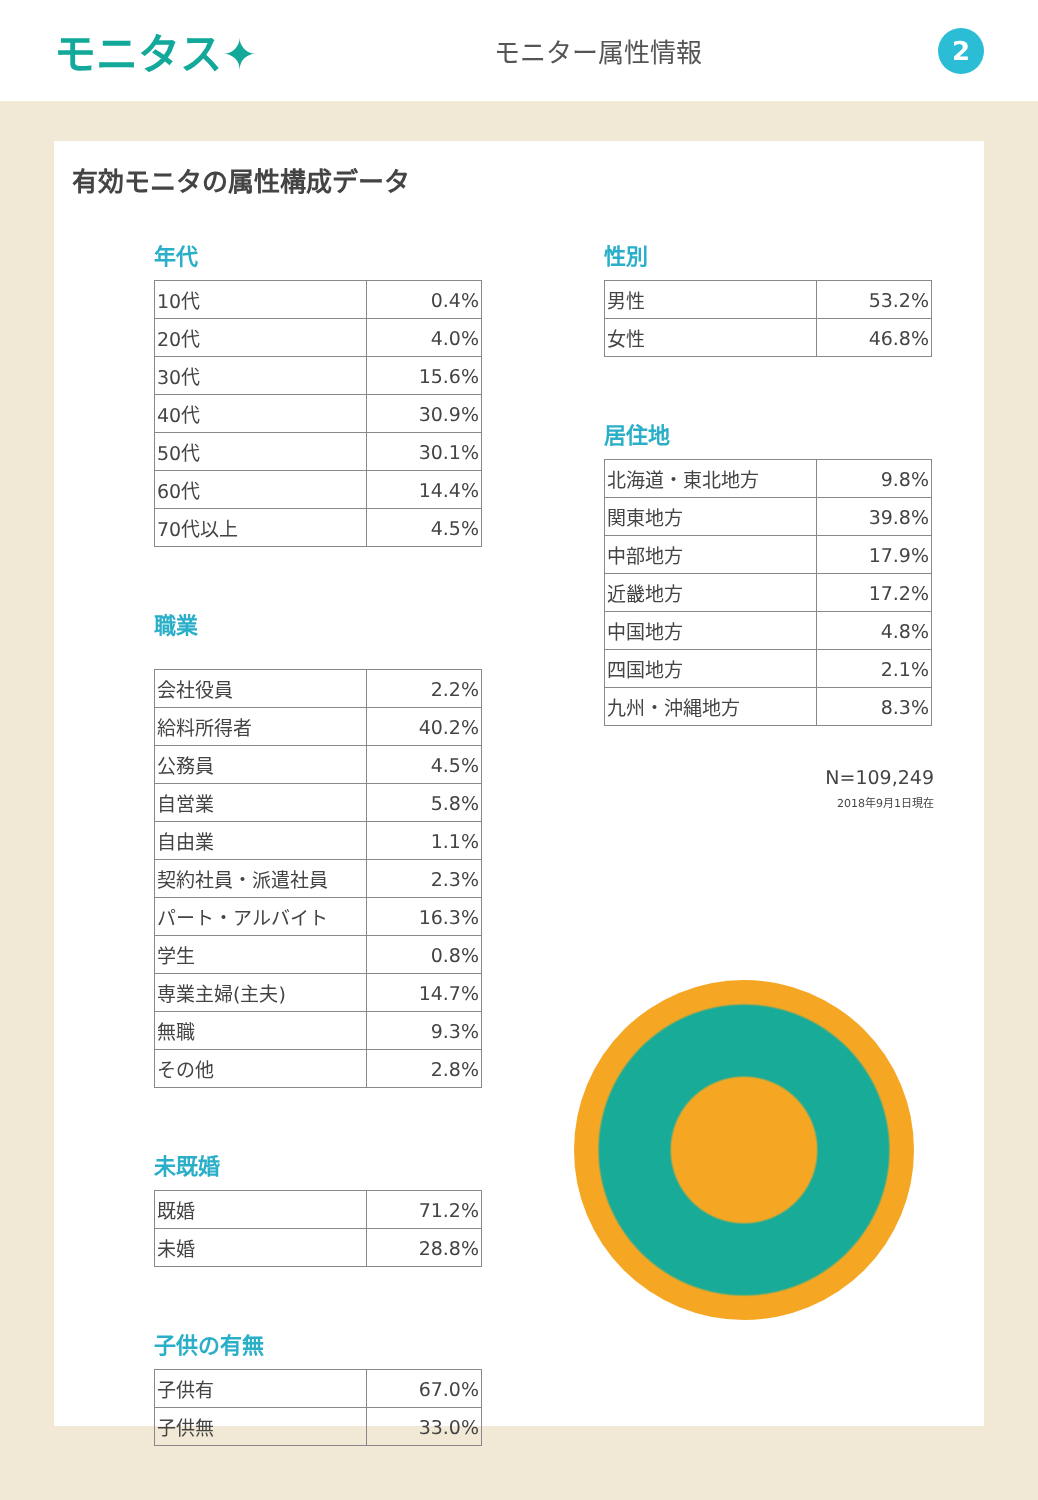モニタス✦
モニター属性情報
2
有効モニタの属性構成データ
年代
| 10代 | 0.4% |
| 20代 | 4.0% |
| 30代 | 15.6% |
| 40代 | 30.9% |
| 50代 | 30.1% |
| 60代 | 14.4% |
| 70代以上 | 4.5% |
職業
| 会社役員 | 2.2% |
| 給料所得者 | 40.2% |
| 公務員 | 4.5% |
| 自営業 | 5.8% |
| 自由業 | 1.1% |
| 契約社員・派遣社員 | 2.3% |
| パート・アルバイト | 16.3% |
| 学生 | 0.8% |
| 専業主婦(主夫) | 14.7% |
| 無職 | 9.3% |
| その他 | 2.8% |
未既婚
| 既婚 | 71.2% |
| 未婚 | 28.8% |
子供の有無
| 子供有 | 67.0% |
| 子供無 | 33.0% |
性別
| 男性 | 53.2% |
| 女性 | 46.8% |
居住地
| 北海道・東北地方 | 9.8% |
| 関東地方 | 39.8% |
| 中部地方 | 17.9% |
| 近畿地方 | 17.2% |
| 中国地方 | 4.8% |
| 四国地方 | 2.1% |
| 九州・沖縄地方 | 8.3% |
N=109,249
2018年9月1日現在